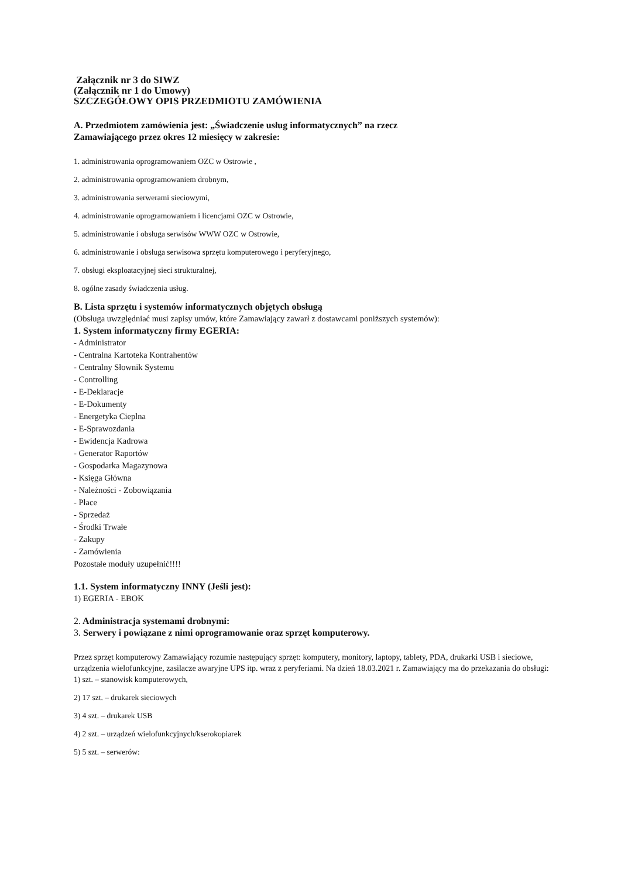Załącznik nr 3 do SIWZ
(Załącznik nr 1 do Umowy)
SZCZEGÓŁOWY OPIS PRZEDMIOTU ZAMÓWIENIA
A. Przedmiotem zamówienia jest: „Świadczenie usług informatycznych” na rzecz
Zamawiającego przez okres 12 miesięcy w zakresie:
1. administrowania oprogramowaniem OZC w Ostrowie ,
2. administrowania oprogramowaniem drobnym,
3. administrowania serwerami sieciowymi,
4. administrowanie oprogramowaniem i licencjami OZC w Ostrowie,
5. administrowanie i obsługa serwisów WWW OZC w Ostrowie,
6. administrowanie i obsługa serwisowa sprzętu komputerowego i peryferyjnego,
7. obsługi eksploatacyjnej sieci strukturalnej,
8. ogólne zasady świadczenia usług.
B. Lista sprzętu i systemów informatycznych objętych obsługą
(Obsługa uwzględniać musi zapisy umów, które Zamawiający zawarł z dostawcami poniższych systemów):
1. System informatyczny firmy EGERIA:
- Administrator
- Centralna Kartoteka Kontrahentów
- Centralny Słownik Systemu
- Controlling
- E-Deklaracje
- E-Dokumenty
- Energetyka Cieplna
- E-Sprawozdania
- Ewidencja Kadrowa
- Generator Raportów
- Gospodarka Magazynowa
- Księga Główna
- Należności - Zobowiązania
- Płace
- Sprzedaż
- Środki Trwałe
- Zakupy
- Zamówienia
Pozostałe moduły uzupełnić!!!!
1.1. System informatyczny INNY (Jeśli jest):
1) EGERIA - EBOK
2. Administracja systemami drobnymi:
3. Serwery i powiązane z nimi oprogramowanie oraz sprzęt komputerowy.
Przez sprzęt komputerowy Zamawiający rozumie następujący sprzęt: komputery, monitory, laptopy, tablety, PDA, drukarki USB i sieciowe, urządzenia wielofunkcyjne, zasilacze awaryjne UPS itp. wraz z peryferiami. Na dzień 18.03.2021 r. Zamawiający ma do przekazania do obsługi:
1) szt. – stanowisk komputerowych,
2) 17 szt. – drukarek sieciowych
3) 4 szt. – drukarek USB
4) 2 szt. – urządzeń wielofunkcyjnych/kserokopiarek
5) 5 szt. – serwerów: